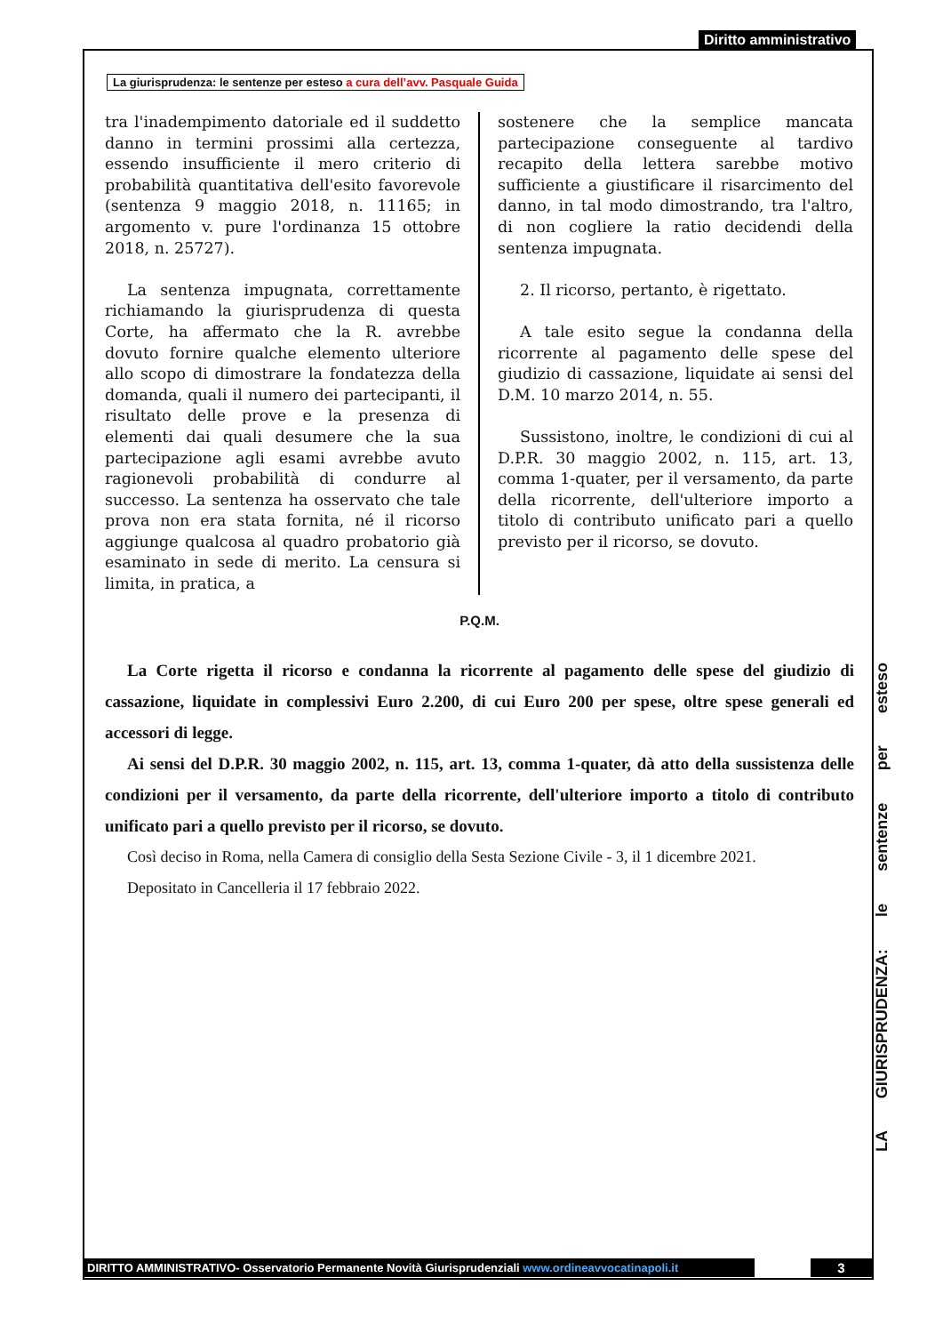Diritto amministrativo
La giurisprudenza: le sentenze per esteso a cura dell’avv. Pasquale Guida
tra l'inadempimento datoriale ed il suddetto danno in termini prossimi alla certezza, essendo insufficiente il mero criterio di probabilità quantitativa dell'esito favorevole (sentenza 9 maggio 2018, n. 11165; in argomento v. pure l'ordinanza 15 ottobre 2018, n. 25727).
La sentenza impugnata, correttamente richiamando la giurisprudenza di questa Corte, ha affermato che la R. avrebbe dovuto fornire qualche elemento ulteriore allo scopo di dimostrare la fondatezza della domanda, quali il numero dei partecipanti, il risultato delle prove e la presenza di elementi dai quali desumere che la sua partecipazione agli esami avrebbe avuto ragionevoli probabilità di condurre al successo. La sentenza ha osservato che tale prova non era stata fornita, né il ricorso aggiunge qualcosa al quadro probatorio già esaminato in sede di merito. La censura si limita, in pratica, a
sostenere che la semplice mancata partecipazione conseguente al tardivo recapito della lettera sarebbe motivo sufficiente a giustificare il risarcimento del danno, in tal modo dimostrando, tra l'altro, di non cogliere la ratio decidendi della sentenza impugnata.
2. Il ricorso, pertanto, è rigettato.
A tale esito segue la condanna della ricorrente al pagamento delle spese del giudizio di cassazione, liquidate ai sensi del D.M. 10 marzo 2014, n. 55.
Sussistono, inoltre, le condizioni di cui al D.P.R. 30 maggio 2002, n. 115, art. 13, comma 1-quater, per il versamento, da parte della ricorrente, dell'ulteriore importo a titolo di contributo unificato pari a quello previsto per il ricorso, se dovuto.
P.Q.M.
La Corte rigetta il ricorso e condanna la ricorrente al pagamento delle spese del giudizio di cassazione, liquidate in complessivi Euro 2.200, di cui Euro 200 per spese, oltre spese generali ed accessori di legge.
Ai sensi del D.P.R. 30 maggio 2002, n. 115, art. 13, comma 1-quater, dà atto della sussistenza delle condizioni per il versamento, da parte della ricorrente, dell'ulteriore importo a titolo di contributo unificato pari a quello previsto per il ricorso, se dovuto.
Così deciso in Roma, nella Camera di consiglio della Sesta Sezione Civile - 3, il 1 dicembre 2021.
Depositato in Cancelleria il 17 febbraio 2022.
LA GIURISPRUDENZA: le sentenze per esteso
DIRITTO AMMINISTRATIVO- Osservatorio Permanente Novità Giurisprudenziali www.ordineavvocatinapoli.it
3